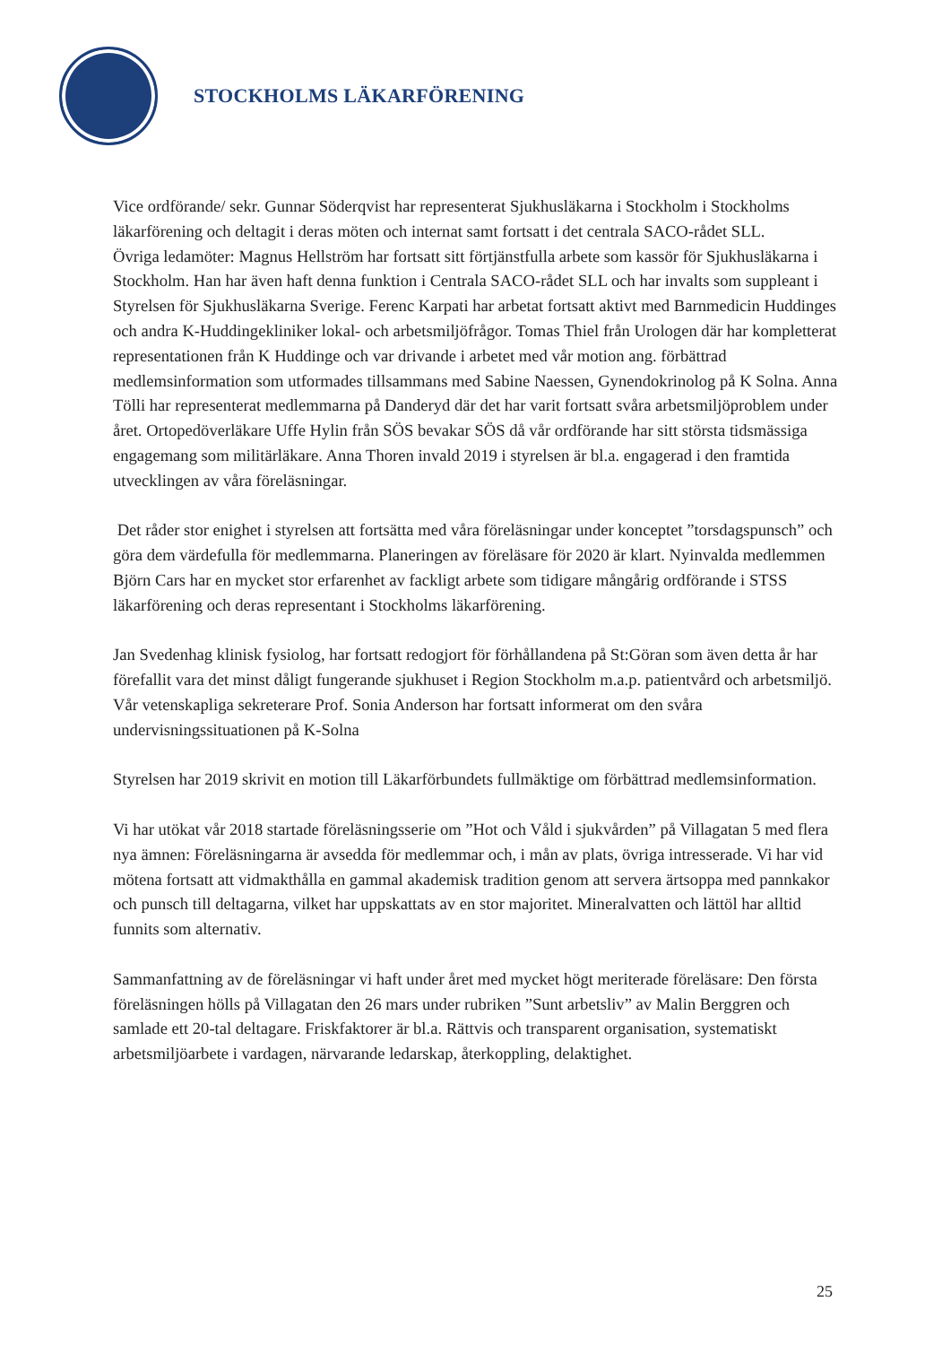STOCKHOLMS LÄKARFÖRENING
Vice ordförande/ sekr. Gunnar Söderqvist har representerat Sjukhusläkarna i Stockholm i Stockholms läkarförening och deltagit i deras möten och internat samt fortsatt i det centrala SACO-rådet SLL.
Övriga ledamöter: Magnus Hellström har fortsatt sitt förtjänstfulla arbete som kassör för Sjukhusläkarna i Stockholm. Han har även haft denna funktion i Centrala SACO-rådet SLL och har invalts som suppleant i Styrelsen för Sjukhusläkarna Sverige. Ferenc Karpati har arbetat fortsatt aktivt med Barnmedicin Huddinges och andra K-Huddingekliniker lokal- och arbetsmiljöfrågor. Tomas Thiel från Urologen där har kompletterat representationen från K Huddinge och var drivande i arbetet med vår motion ang. förbättrad medlemsinformation som utformades tillsammans med Sabine Naessen, Gynendokrinolog på K Solna. Anna Tölli har representerat medlemmarna på Danderyd där det har varit fortsatt svåra arbetsmiljöproblem under året. Ortopedöverläkare Uffe Hylin från SÖS bevakar SÖS då vår ordförande har sitt största tidsmässiga engagemang som militärläkare. Anna Thoren invald 2019 i styrelsen är bl.a. engagerad i den framtida utvecklingen av våra föreläsningar.
Det råder stor enighet i styrelsen att fortsätta med våra föreläsningar under konceptet ”torsdagspunsch” och göra dem värdefulla för medlemmarna. Planeringen av föreläsare för 2020 är klart. Nyinvalda medlemmen Björn Cars har en mycket stor erfarenhet av fackligt arbete som tidigare mångårig ordförande i STSS läkarförening och deras representant i Stockholms läkarförening.
Jan Svedenhag klinisk fysiolog, har fortsatt redogjort för förhållandena på St:Göran som även detta år har förefallit vara det minst dåligt fungerande sjukhuset i Region Stockholm m.a.p. patientvård och arbetsmiljö. Vår vetenskapliga sekreterare Prof. Sonia Anderson har fortsatt informerat om den svåra undervisningssituationen på K-Solna
Styrelsen har 2019 skrivit en motion till Läkarförbundets fullmäktige om förbättrad medlemsinformation.
Vi har utökat vår 2018 startade föreläsningsserie om ”Hot och Våld i sjukvården” på Villagatan 5 med flera nya ämnen: Föreläsningarna är avsedda för medlemmar och, i mån av plats, övriga intresserade. Vi har vid mötena fortsatt att vidmakthålla en gammal akademisk tradition genom att servera ärtsoppa med pannkakor och punsch till deltagarna, vilket har uppskattats av en stor majoritet. Mineralvatten och lättöl har alltid funnits som alternativ.
Sammanfattning av de föreläsningar vi haft under året med mycket högt meriterade föreläsare: Den första föreläsningen hölls på Villagatan den 26 mars under rubriken ”Sunt arbetsliv” av Malin Berggren och samlade ett 20-tal deltagare. Friskfaktorer är bl.a. Rättvis och transparent organisation, systematiskt arbetsmiljöarbete i vardagen, närvarande ledarskap, återkoppling, delaktighet.
25